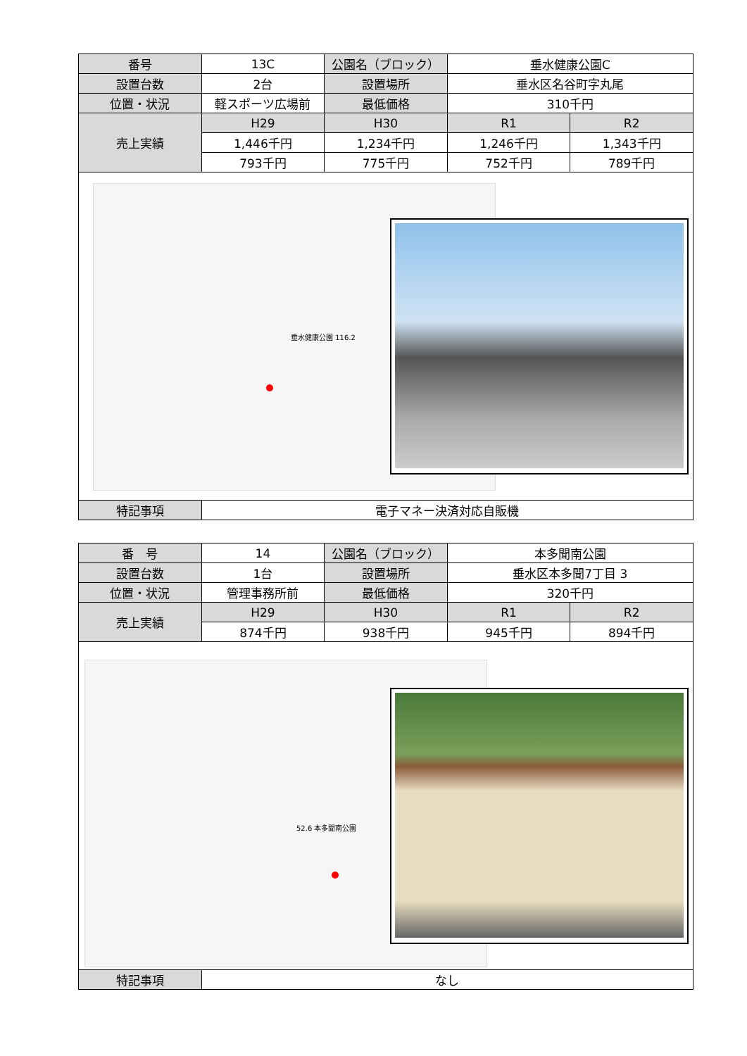| 番号 | 13C | 公園名（ブロック） | 垂水健康公園C | |
| 設置台数 | 2台 | 設置場所 | 垂水区名谷町字丸尾 | |
| 位置・状況 | 軽スポーツ広場前 | 最低価格 | 310千円 | |
| 売上実績 | H29 | H30 | R1 | R2 |
| | 1,446千円 | 1,234千円 | 1,246千円 | 1,343千円 |
| | 793千円 | 775千円 | 752千円 | 789千円 |
| 垂水健康公園 116.2 | | | | |
| 特記事項 | 電子マネー決済対応自販機 | | | |
| 番 号 | 14 | 公園名（ブロック） | 本多聞南公園 | |
| 設置台数 | 1台 | 設置場所 | 垂水区本多聞7丁目 3 | |
| 位置・状況 | 管理事務所前 | 最低価格 | 320千円 | |
| 売上実績 | H29 | H30 | R1 | R2 |
| | 874千円 | 938千円 | 945千円 | 894千円 |
| 52.6 本多聞南公園 | | | | |
| 特記事項 | なし | | | |